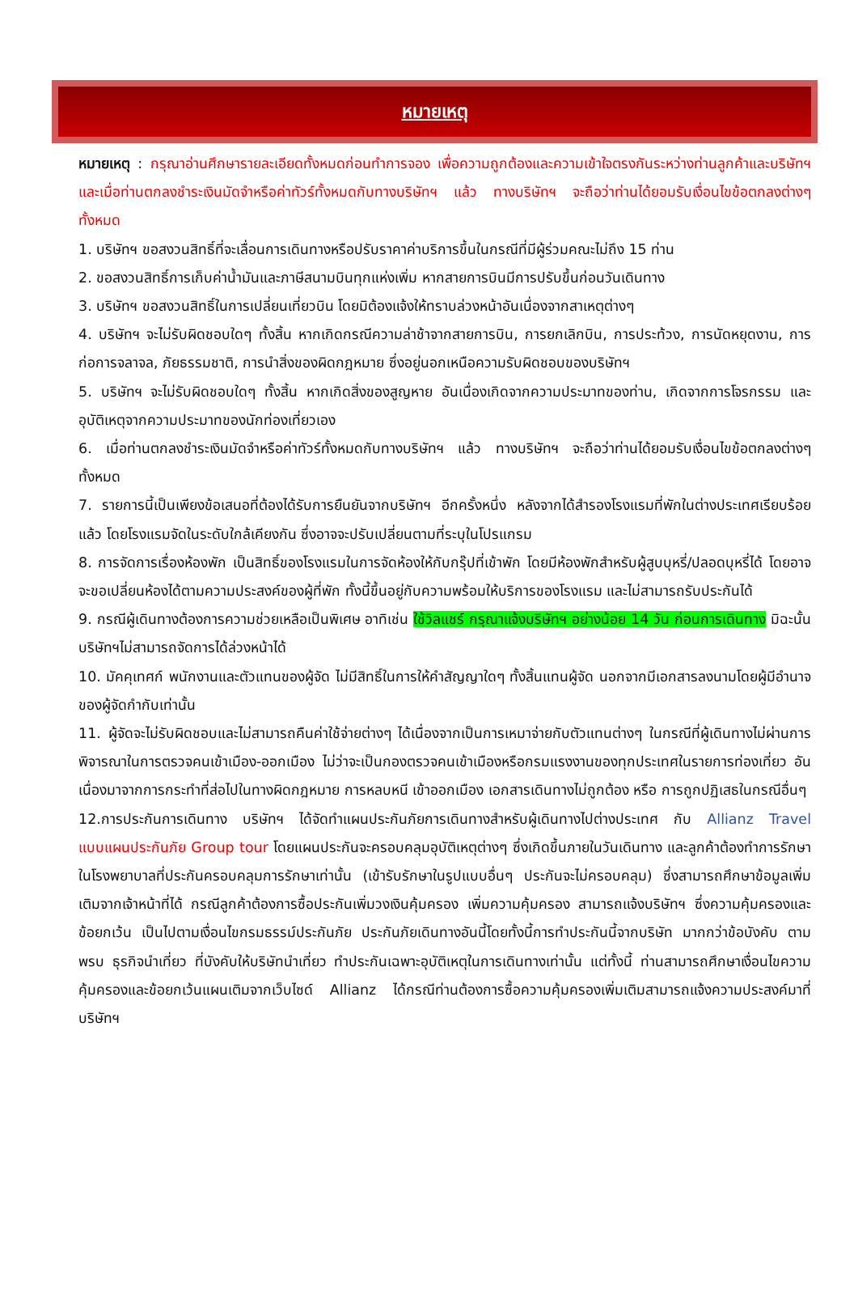หมายเหตุ
หมายเหตุ : กรุณาอ่านศึกษารายละเอียดทั้งหมดก่อนทำการจอง เพื่อความถูกต้องและความเข้าใจตรงกันระหว่างท่านลูกค้าและบริษัทฯ และเมื่อท่านตกลงชำระเงินมัดจำหรือค่าทัวร์ทั้งหมดกับทางบริษัทฯ แล้ว ทางบริษัทฯ จะถือว่าท่านได้ยอมรับเงื่อนไขข้อตกลงต่างๆ ทั้งหมด
1. บริษัทฯ ขอสงวนสิทธิ์ที่จะเลื่อนการเดินทางหรือปรับราคาค่าบริการขึ้นในกรณีที่มีผู้ร่วมคณะไม่ถึง 15 ท่าน
2. ขอสงวนสิทธิ์การเก็บค่าน้ำมันและภาษีสนามบินทุกแห่งเพิ่ม หากสายการบินมีการปรับขึ้นก่อนวันเดินทาง
3. บริษัทฯ ขอสงวนสิทธิ์ในการเปลี่ยนเที่ยวบิน โดยมิต้องแจ้งให้ทราบล่วงหน้าอันเนื่องจากสาเหตุต่างๆ
4. บริษัทฯ จะไม่รับผิดชอบใดๆ ทั้งสิ้น หากเกิดกรณีความล่าช้าจากสายการบิน, การยกเลิกบิน, การประท้วง, การนัดหยุดงาน, การก่อการจลาจล, ภัยธรรมชาติ, การนำสิ่งของผิดกฎหมาย ซึ่งอยู่นอกเหนือความรับผิดชอบของบริษัทฯ
5. บริษัทฯ จะไม่รับผิดชอบใดๆ ทั้งสิ้น หากเกิดสิ่งของสูญหาย อันเนื่องเกิดจากความประมาทของท่าน, เกิดจากการโจรกรรม และ อุบัติเหตุจากความประมาทของนักท่องเที่ยวเอง
6. เมื่อท่านตกลงชำระเงินมัดจำหรือค่าทัวร์ทั้งหมดกับทางบริษัทฯ แล้ว ทางบริษัทฯ จะถือว่าท่านได้ยอมรับเงื่อนไขข้อตกลงต่างๆ ทั้งหมด
7. รายการนี้เป็นเพียงข้อเสนอที่ต้องได้รับการยืนยันจากบริษัทฯ อีกครั้งหนึ่ง หลังจากได้สำรองโรงแรมที่พักในต่างประเทศเรียบร้อยแล้ว โดยโรงแรมจัดในระดับใกล้เคียงกัน ซึ่งอาจจะปรับเปลี่ยนตามที่ระบุในโปรแกรม
8. การจัดการเรื่องห้องพัก เป็นสิทธิ์ของโรงแรมในการจัดห้องให้กับกรุ๊ปที่เข้าพัก โดยมีห้องพักสำหรับผู้สูบบุหรี่/ปลอดบุหรี่ได้ โดยอาจจะขอเปลี่ยนห้องได้ตามความประสงค์ของผู้ที่พัก ทั้งนี้ขึ้นอยู่กับความพร้อมให้บริการของโรงแรม และไม่สามารถรับประกันได้
9. กรณีผู้เดินทางต้องการความช่วยเหลือเป็นพิเศษ อาทิเช่น ใช้วิลแชร์ กรุณาแจ้งบริษัทฯ อย่างน้อย 14 วัน ก่อนการเดินทาง มิฉะนั้น บริษัทฯไม่สามารถจัดการได้ล่วงหน้าได้
10. มัคคุเทศก์ พนักงานและตัวแทนของผู้จัด ไม่มีสิทธิ์ในการให้คำสัญญาใดๆ ทั้งสิ้นแทนผู้จัด นอกจากมีเอกสารลงนามโดยผู้มีอำนาจของผู้จัดกำกับเท่านั้น
11. ผู้จัดจะไม่รับผิดชอบและไม่สามารถคืนค่าใช้จ่ายต่างๆ ได้เนื่องจากเป็นการเหมาจ่ายกับตัวแทนต่างๆ ในกรณีที่ผู้เดินทางไม่ผ่านการพิจารณาในการตรวจคนเข้าเมือง-ออกเมือง ไม่ว่าจะเป็นกองตรวจคนเข้าเมืองหรือกรมแรงงานของทุกประเทศในรายการท่องเที่ยว อันเนื่องมาจากการกระทำที่ส่อไปในทางผิดกฎหมาย การหลบหนี เข้าออกเมือง เอกสารเดินทางไม่ถูกต้อง หรือ การถูกปฏิเสธในกรณีอื่นๆ
12.การประกันการเดินทาง บริษัทฯ ได้จัดทำแผนประกันภัยการเดินทางสำหรับผู้เดินทางไปต่างประเทศ กับ Allianz Travel แบบแผนประกันภัย Group tour โดยแผนประกันจะครอบคลุมอุบัติเหตุต่างๆ ซึ่งเกิดขึ้นภายในวันเดินทาง และลูกค้าต้องทำการรักษาในโรงพยาบาลที่ประกันครอบคลุมการรักษาเท่านั้น (เข้ารับรักษาในรูปแบบอื่นๆ ประกันจะไม่ครอบคลุม) ซึ่งสามารถศึกษาข้อมูลเพิ่มเติมจากเจ้าหน้าที่ได้ กรณีลูกค้าต้องการซื้อประกันเพิ่มวงเงินคุ้มครอง เพิ่มความคุ้มครอง สามารถแจ้งบริษัทฯ ซึ่งความคุ้มครองและข้อยกเว้น เป็นไปตามเงื่อนไขกรมธรรม์ประกันภัย ประกันภัยเดินทางอันนี้โดยทั้งนี้การทำประกันนี้จากบริษัท มากกว่าข้อบังคับ ตาม พรบ ธุรกิจนำเที่ยว ที่บังคับให้บริษัทนำเที่ยว ทำประกันเฉพาะอุบัติเหตุในการเดินทางเท่านั้น แต่ทั้งนี้ ท่านสามารถศึกษาเงื่อนไขความคุ้มครองและข้อยกเว้นแผนเติมจากเว็บไซด์ Allianz ได้กรณีท่านต้องการซื้อความคุ้มครองเพิ่มเติมสามารถแจ้งความประสงค์มาที่บริษัทฯ